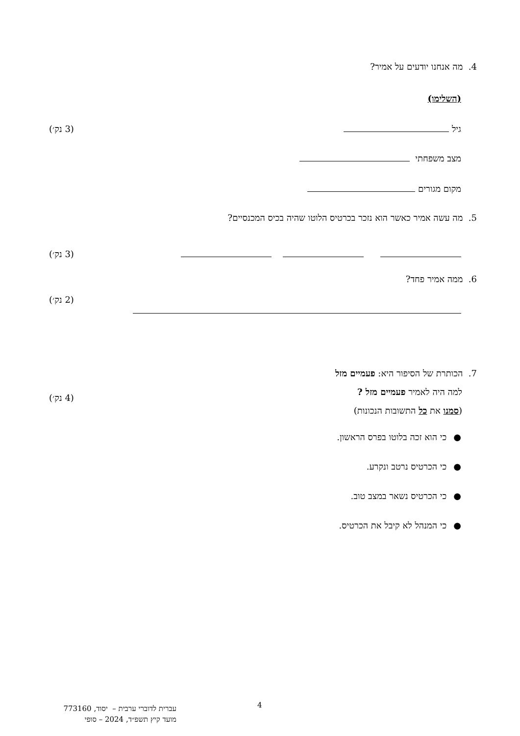4. מה אנחנו יודעים על אמיר?
(השלימו)
גיל (3 נק׳)
מצב משפחתי
מקום מגורים
5. מה עשה אמיר כאשר הוא נזכר בכרטיס הלוטו שהיה בכיס המכנסיים?
(3 נק׳)
6. ממה אמיר פחד?
(2 נק׳)
7. הכותרת של הסיפור היא: פעמיים מזל
למה היה לאמיר פעמיים מזל ?
(סמנו את כל התשובות הנכונות)
(4 נק׳)
●כי הוא זכה בלוטו בפרס הראשון.
●כי הכרטיס נרטב ונקרע.
●כי הכרטיס נשאר במצב טוב.
●כי המנהל לא קיבל את הכרטיס.
4
עברית לדוברי ערבית – יסוד, 773160
מועד קיץ תשפ״ד, 2024 – סופי